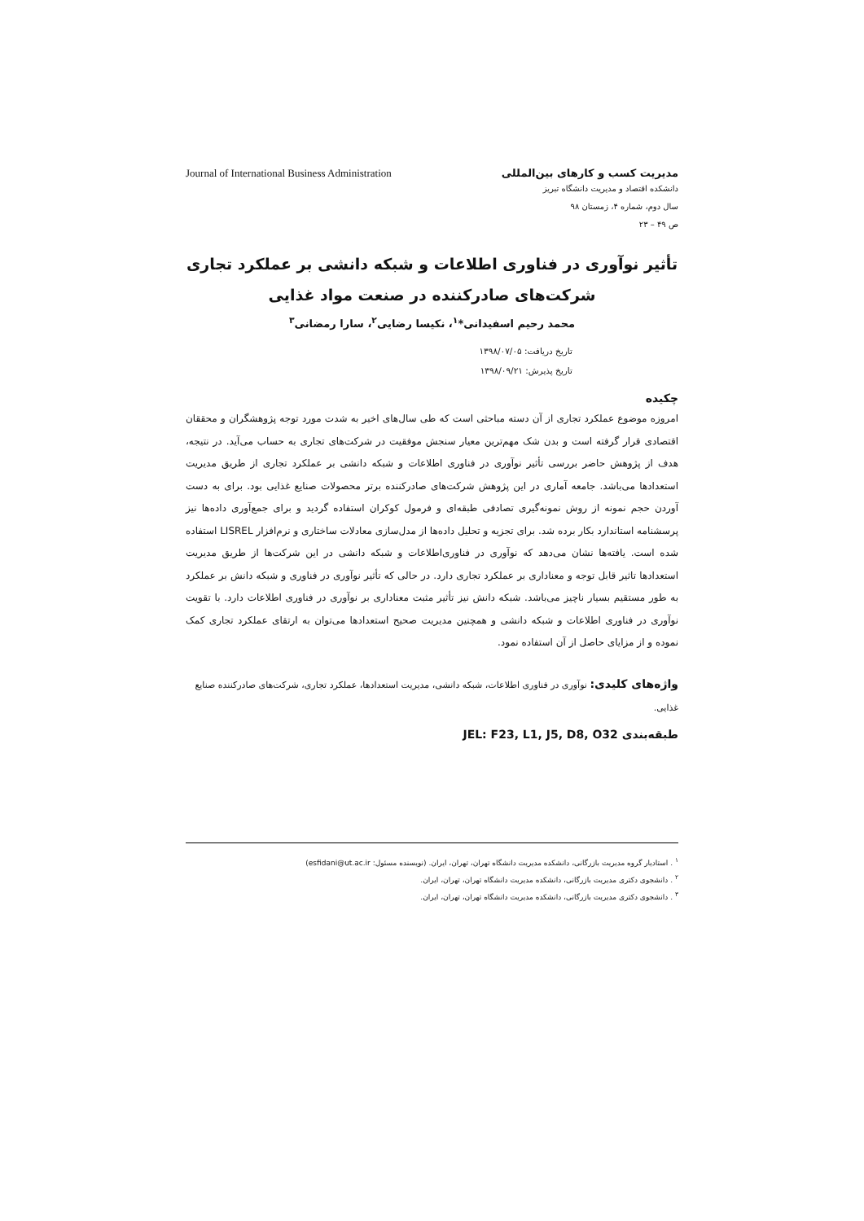مدیریت کسب و کارهای بین‌المللی Journal of International Business Administration
دانشکده اقتصاد و مدیریت دانشگاه تبریز
سال دوم، شماره ۴، زمستان ۹۸
ص ۴۹ – ۲۳
تأثیر نوآوری در فناوری اطلاعات و شبکه دانشی بر عملکرد تجاری شرکت‌های صادرکننده در صنعت مواد غذایی
محمد رحیم اسفیدانی*<sup>۱</sup>، نکیسا رضایی<sup>۲</sup>، سارا رمضانی<sup>۳</sup>
تاریخ دریافت: ۱۳۹۸/۰۷/۰۵
تاریخ پذیرش: ۱۳۹۸/۰۹/۲۱
چکیده
امروزه موضوع عملکرد تجاری از آن دسته مباحثی است که طی سال‌های اخیر به شدت مورد توجه پژوهشگران و محققان اقتصادی قرار گرفته است و بدن شک مهم‌ترین معیار سنجش موفقیت در شرکت‌های تجاری به حساب می‌آید. در نتیجه، هدف از پژوهش حاضر بررسی تأثیر نوآوری در فناوری اطلاعات و شبکه دانشی بر عملکرد تجاری از طریق مدیریت استعدادها می‌باشد. جامعه آماری در این پژوهش شرکت‌های صادرکننده برتر محصولات صنایع غذایی بود. برای به دست آوردن حجم نمونه از روش نمونه‌گیری تصادفی طبقه‌ای و فرمول کوکران استفاده گردید و برای جمع‌آوری داده‌ها نیز پرسشنامه استاندارد بکار برده شد. برای تجزیه و تحلیل داده‌ها از مدل‌سازی معادلات ساختاری و نرم‌افزار LISREL استفاده شده است. یافته‌ها نشان می‌دهد که نوآوری در فناوری‌اطلاعات و شبکه دانشی در این شرکت‌ها از طریق مدیریت استعدادها تاثیر قابل توجه و معناداری بر عملکرد تجاری دارد. در حالی که تأثیر نوآوری در فناوری و شبکه دانش بر عملکرد به طور مستقیم بسیار ناچیز می‌باشد. شبکه دانش نیز تأثیر مثبت معناداری بر نوآوری در فناوری اطلاعات دارد. با تقویت نوآوری در فناوری اطلاعات و شبکه دانشی و همچنین مدیریت صحیح استعدادها می‌توان به ارتقای عملکرد تجاری کمک نموده و از مزایای حاصل از آن استفاده نمود.
واژه‌های کلیدی: نوآوری در فناوری اطلاعات، شبکه دانشی، مدیریت استعدادها، عملکرد تجاری، شرکت‌های صادرکننده صنایع غذایی.
طبقه‌بندی JEL: F23, L1, J5, D8, O32
<sup>۱</sup> . استادیار گروه مدیریت بازرگانی، دانشکده مدیریت دانشگاه تهران، تهران، ایران. (نویسنده مسئول: esfidani@ut.ac.ir)
<sup>۲</sup> . دانشجوی دکتری مدیریت بازرگانی، دانشکده مدیریت دانشگاه تهران، تهران، ایران.
<sup>۳</sup> . دانشجوی دکتری مدیریت بازرگانی، دانشکده مدیریت دانشگاه تهران، تهران، ایران.